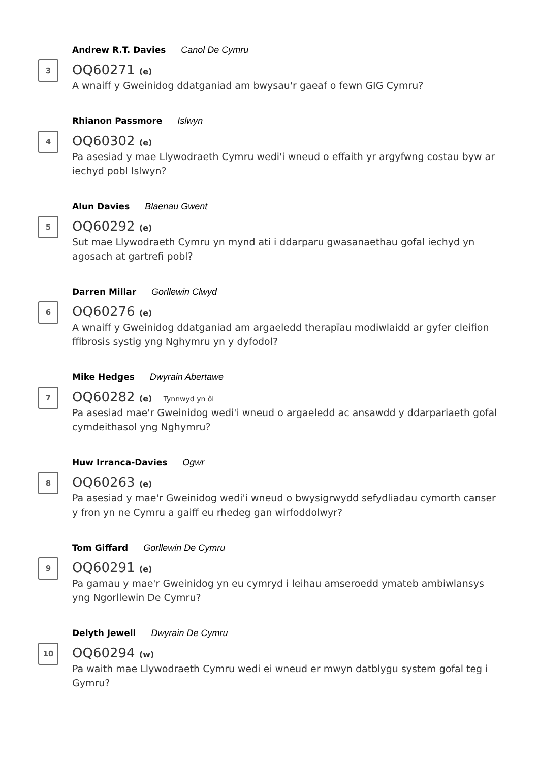3
Andrew R.T. Davies Canol De Cymru
OQ60271 (e)
A wnaiff y Gweinidog ddatganiad am bwysau'r gaeaf o fewn GIG Cymru?
4
Rhianon Passmore Islwyn
OQ60302 (e)
Pa asesiad y mae Llywodraeth Cymru wedi'i wneud o effaith yr argyfwng costau byw ar iechyd pobl Islwyn?
5
Alun Davies Blaenau Gwent
OQ60292 (e)
Sut mae Llywodraeth Cymru yn mynd ati i ddarparu gwasanaethau gofal iechyd yn agosach at gartrefi pobl?
6
Darren Millar Gorllewin Clwyd
OQ60276 (e)
A wnaiff y Gweinidog ddatganiad am argaeledd therapïau modiwlaidd ar gyfer cleifion ffibrosis systig yng Nghymru yn y dyfodol?
7
Mike Hedges Dwyrain Abertawe
OQ60282 (e) Tynnwyd yn ôl
Pa asesiad mae'r Gweinidog wedi'i wneud o argaeledd ac ansawdd y ddarpariaeth gofal cymdeithasol yng Nghymru?
8
Huw Irranca-Davies Ogwr
OQ60263 (e)
Pa asesiad y mae'r Gweinidog wedi'i wneud o bwysigrwydd sefydliadau cymorth canser y fron yn ne Cymru a gaiff eu rhedeg gan wirfoddolwyr?
9
Tom Giffard Gorllewin De Cymru
OQ60291 (e)
Pa gamau y mae'r Gweinidog yn eu cymryd i leihau amseroedd ymateb ambiwlansys yng Ngorllewin De Cymru?
10
Delyth Jewell Dwyrain De Cymru
OQ60294 (w)
Pa waith mae Llywodraeth Cymru wedi ei wneud er mwyn datblygu system gofal teg i Gymru?